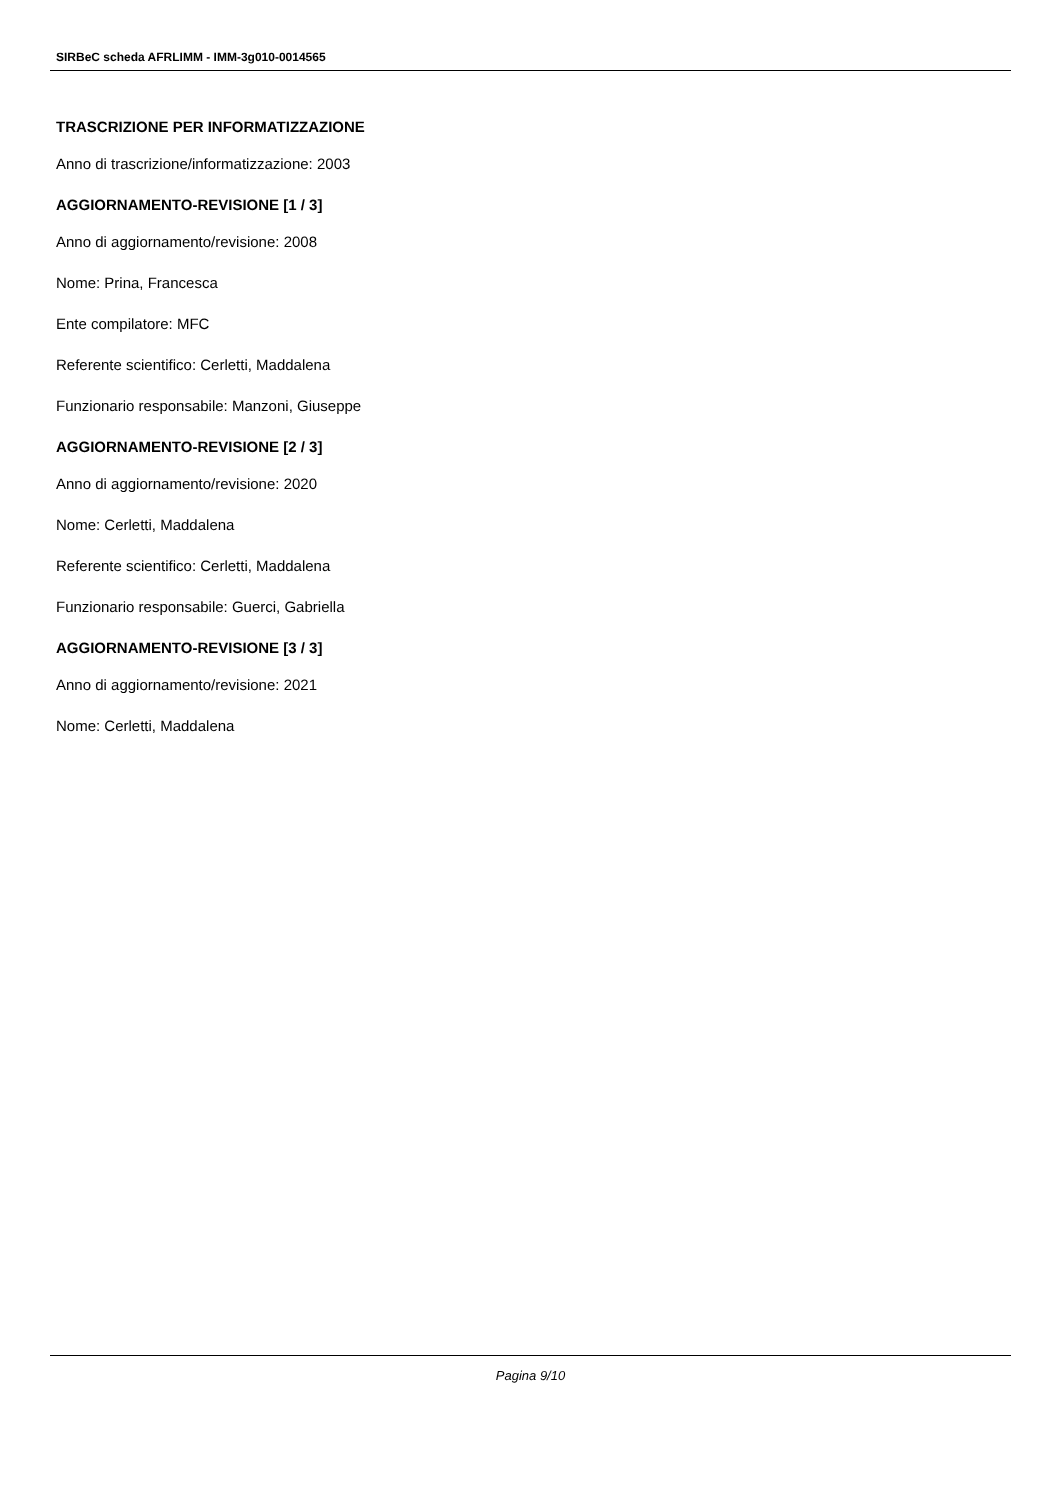SIRBeC scheda AFRLIMM - IMM-3g010-0014565
TRASCRIZIONE PER INFORMATIZZAZIONE
Anno di trascrizione/informatizzazione: 2003
AGGIORNAMENTO-REVISIONE [1 / 3]
Anno di aggiornamento/revisione: 2008
Nome: Prina, Francesca
Ente compilatore: MFC
Referente scientifico: Cerletti, Maddalena
Funzionario responsabile: Manzoni, Giuseppe
AGGIORNAMENTO-REVISIONE [2 / 3]
Anno di aggiornamento/revisione: 2020
Nome: Cerletti, Maddalena
Referente scientifico: Cerletti, Maddalena
Funzionario responsabile: Guerci, Gabriella
AGGIORNAMENTO-REVISIONE [3 / 3]
Anno di aggiornamento/revisione: 2021
Nome: Cerletti, Maddalena
Pagina 9/10